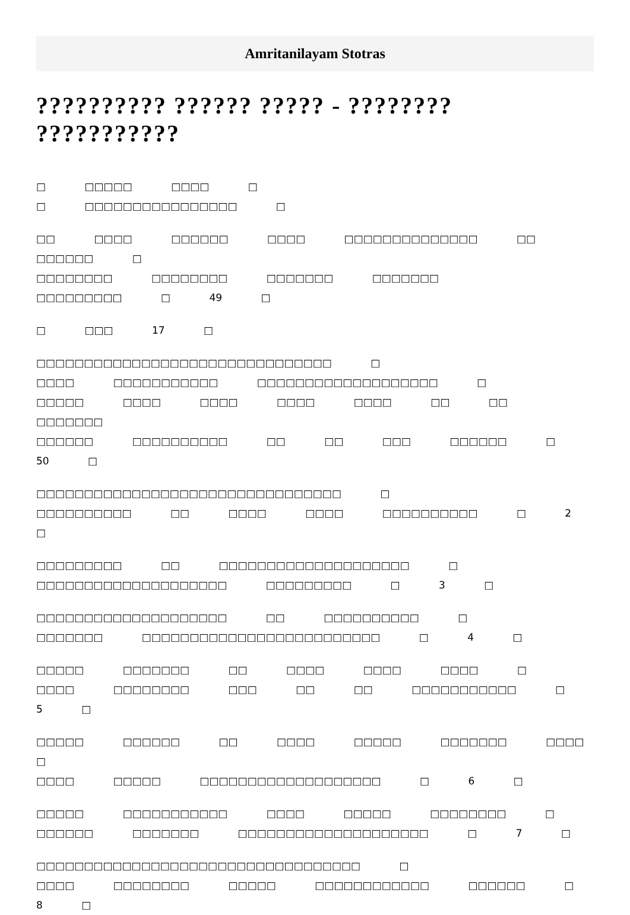Amritanilayam Stotras
?????????? ?????? ????? - ???????? ???????????
□ □□□□□ □□□□ □
□ □□□□□□□□□□□□□□□□ □
□□ □□□□ □□□□□□ □□□□ □□□□□□□□□□□□□□ □□
□□□□□□ □
□□□□□□□□ □□□□□□□□ □□□□□□□ □□□□□□□
□□□□□□□□□ □ 49 □
□ □□□ 17 □
□□□□□□□□□□□□□□□□□□□□□□□□□□□□□□□ □
□□□□ □□□□□□□□□□□ □□□□□□□□□□□□□□□□□□□ □
□□□□□ □□□□ □□□□ □□□□ □□□□ □□ □□ □□□□□□□
□□□□□□ □□□□□□□□□□ □□ □□ □□□ □□□□□□ □ 50 □
□□□□□□□□□□□□□□□□□□□□□□□□□□□□□□□□ □
□□□□□□□□□□ □□ □□□□ □□□□ □□□□□□□□□□ □ 2 □
□□□□□□□□□ □□ □□□□□□□□□□□□□□□□□□□□ □
□□□□□□□□□□□□□□□□□□□□ □□□□□□□□□ □ 3 □
□□□□□□□□□□□□□□□□□□□□ □□ □□□□□□□□□□ □
□□□□□□□ □□□□□□□□□□□□□□□□□□□□□□□□□ □ 4 □
□□□□□ □□□□□□□ □□ □□□□ □□□□ □□□□ □
□□□□ □□□□□□□□ □□□ □□ □□ □□□□□□□□□□□ □ 5 □
□□□□□ □□□□□□ □□ □□□□ □□□□□ □□□□□□□ □□□□ □
□□□□ □□□□□ □□□□□□□□□□□□□□□□□□□ □ 6 □
□□□□□ □□□□□□□□□□□ □□□□ □□□□□ □□□□□□□□ □
□□□□□□ □□□□□□□ □□□□□□□□□□□□□□□□□□□□ □ 7 □
□□□□□□□□□□□□□□□□□□□□□□□□□□□□□□□□□□ □
□□□□ □□□□□□□□ □□□□□ □□□□□□□□□□□□ □□□□□□ □
8 □